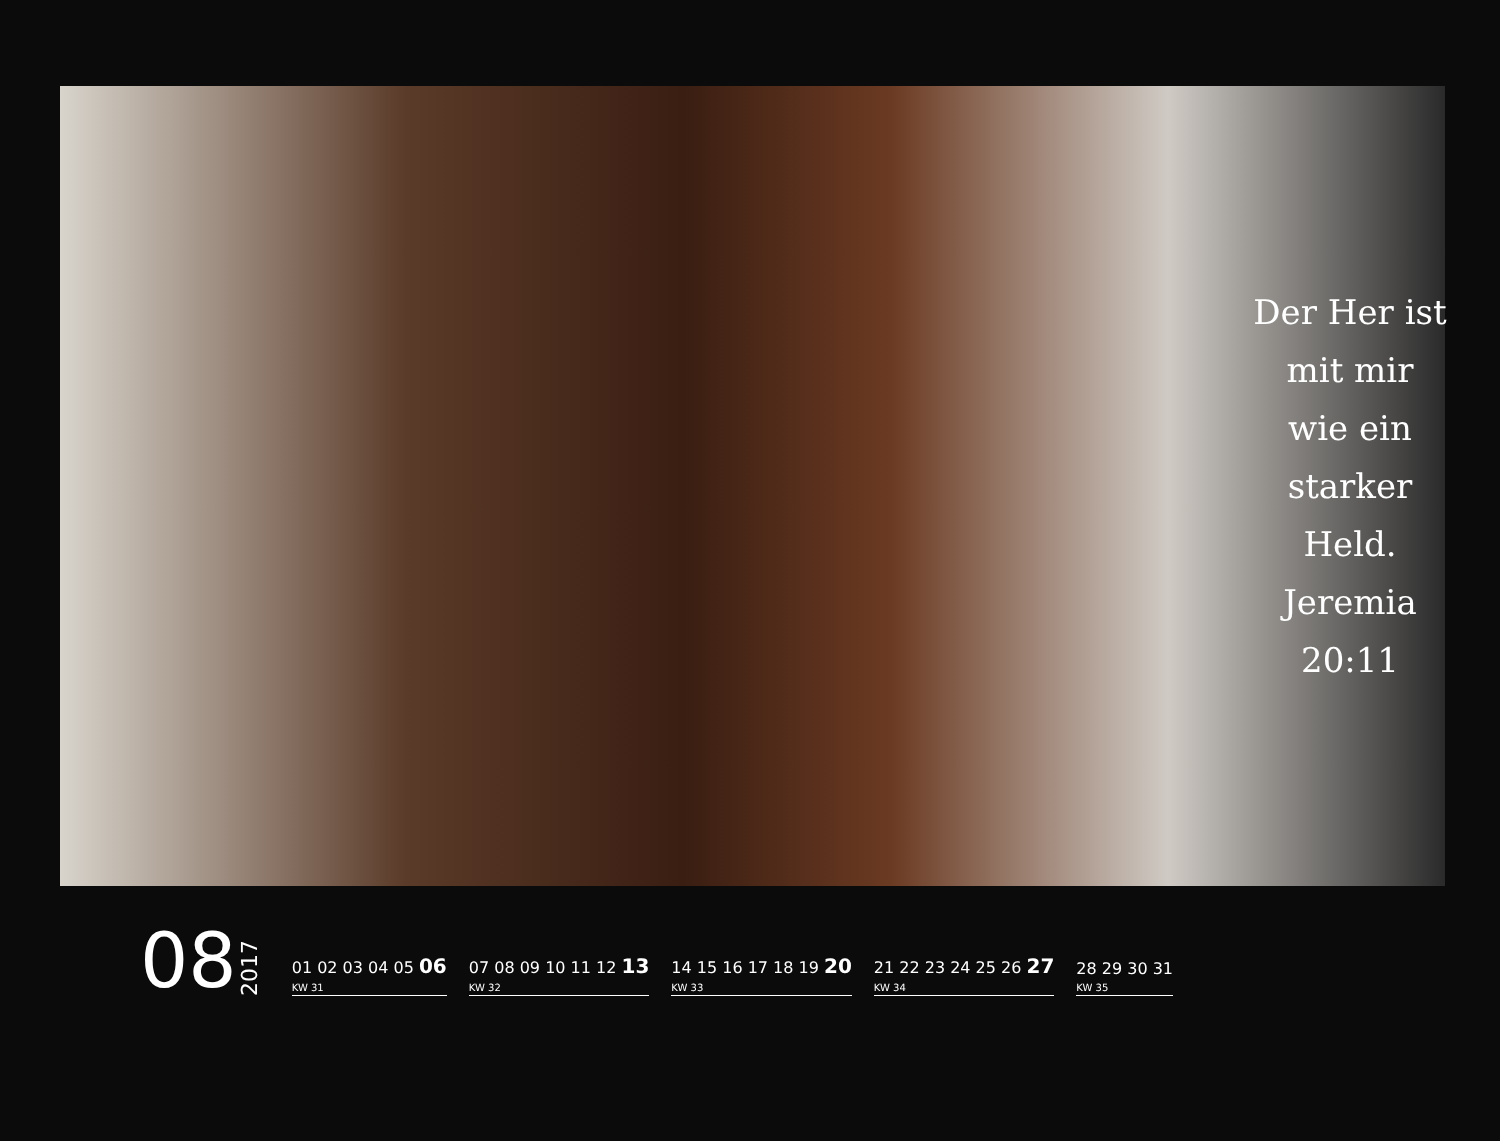Der Her ist
mit mir
wie ein
starker
Held.
Jeremia
20:11
08
2017
01 02 03 04 05 06
KW 31
07 08 09 10 11 12 13
KW 32
14 15 16 17 18 19 20
KW 33
21 22 23 24 25 26 27
KW 34
28 29 30 31
KW 35